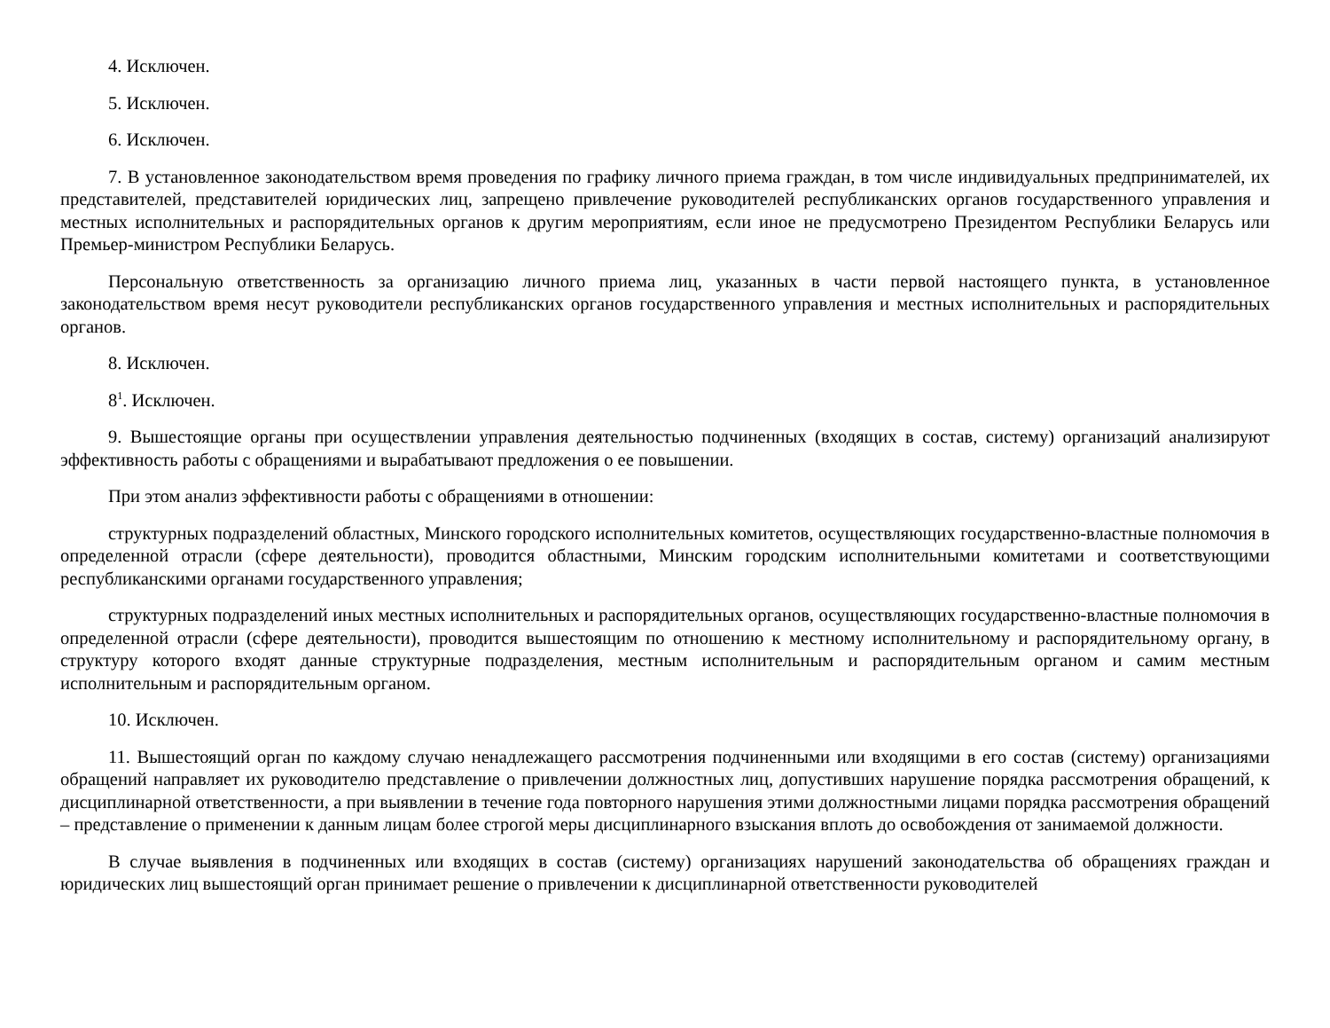4. Исключен.
5. Исключен.
6. Исключен.
7. В установленное законодательством время проведения по графику личного приема граждан, в том числе индивидуальных предпринимателей, их представителей, представителей юридических лиц, запрещено привлечение руководителей республиканских органов государственного управления и местных исполнительных и распорядительных органов к другим мероприятиям, если иное не предусмотрено Президентом Республики Беларусь или Премьер-министром Республики Беларусь.
Персональную ответственность за организацию личного приема лиц, указанных в части первой настоящего пункта, в установленное законодательством время несут руководители республиканских органов государственного управления и местных исполнительных и распорядительных органов.
8. Исключен.
8<sup>1</sup>. Исключен.
9. Вышестоящие органы при осуществлении управления деятельностью подчиненных (входящих в состав, систему) организаций анализируют эффективность работы с обращениями и вырабатывают предложения о ее повышении.
При этом анализ эффективности работы с обращениями в отношении:
структурных подразделений областных, Минского городского исполнительных комитетов, осуществляющих государственно-властные полномочия в определенной отрасли (сфере деятельности), проводится областными, Минским городским исполнительными комитетами и соответствующими республиканскими органами государственного управления;
структурных подразделений иных местных исполнительных и распорядительных органов, осуществляющих государственно-властные полномочия в определенной отрасли (сфере деятельности), проводится вышестоящим по отношению к местному исполнительному и распорядительному органу, в структуру которого входят данные структурные подразделения, местным исполнительным и распорядительным органом и самим местным исполнительным и распорядительным органом.
10. Исключен.
11. Вышестоящий орган по каждому случаю ненадлежащего рассмотрения подчиненными или входящими в его состав (систему) организациями обращений направляет их руководителю представление о привлечении должностных лиц, допустивших нарушение порядка рассмотрения обращений, к дисциплинарной ответственности, а при выявлении в течение года повторного нарушения этими должностными лицами порядка рассмотрения обращений – представление о применении к данным лицам более строгой меры дисциплинарного взыскания вплоть до освобождения от занимаемой должности.
В случае выявления в подчиненных или входящих в состав (систему) организациях нарушений законодательства об обращениях граждан и юридических лиц вышестоящий орган принимает решение о привлечении к дисциплинарной ответственности руководителей